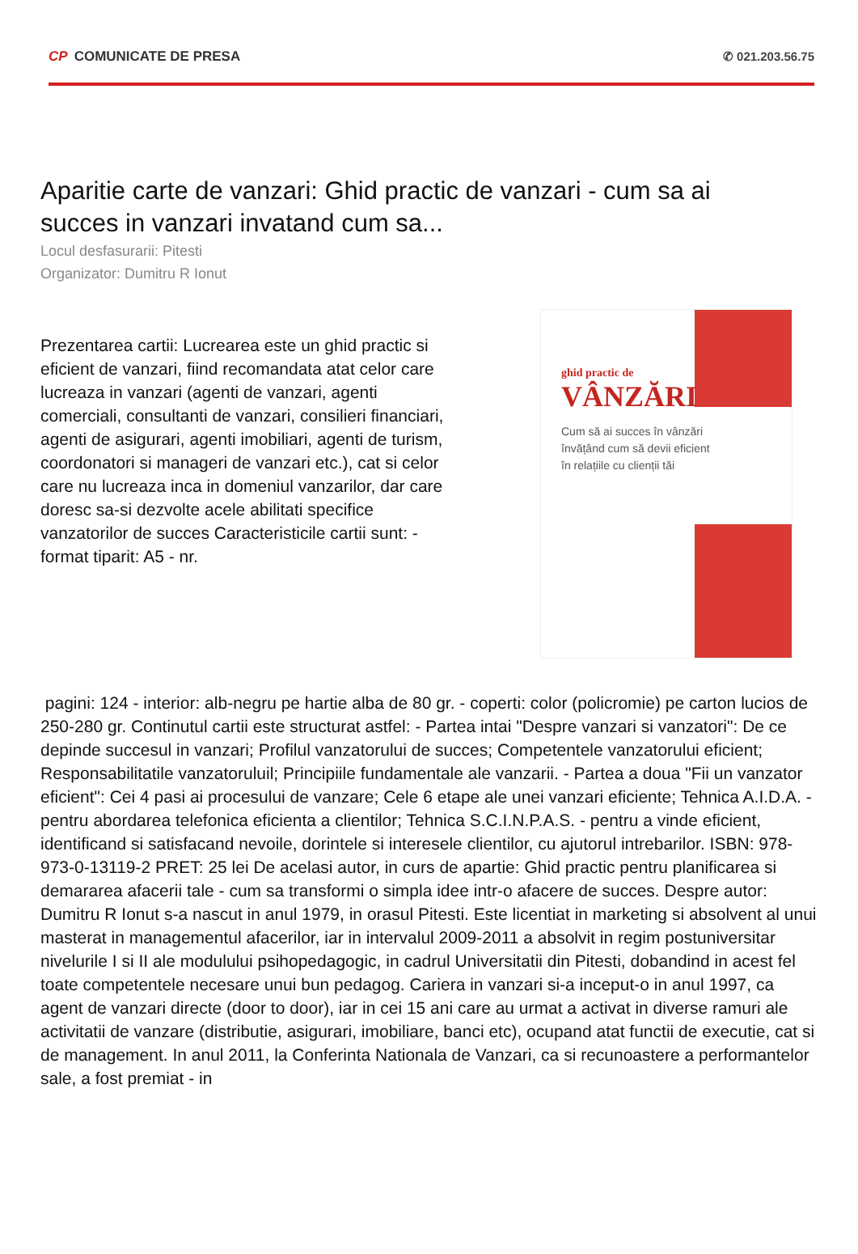CP COMUNICATE DE PRESA ✆ 021.203.56.75
Aparitie carte de vanzari: Ghid practic de vanzari - cum sa ai succes in vanzari invatand cum sa...
Locul desfasurarii: Pitesti
Organizator: Dumitru R Ionut
Prezentarea cartii: Lucrearea este un ghid practic si eficient de vanzari, fiind recomandata atat celor care lucreaza in vanzari (agenti de vanzari, agenti comerciali, consultanti de vanzari, consilieri financiari, agenti de asigurari, agenti imobiliari, agenti de turism, coordonatori si manageri de vanzari etc.), cat si celor care nu lucreaza inca in domeniul vanzarilor, dar care doresc sa-si dezvolte acele abilitati specifice vanzatorilor de succes Caracteristicile cartii sunt: - format tiparit: A5 - nr.
ghid practic de
VÂNZĂRI
Cum să ai succes în vânzări învățând cum să devii eficient în relațiile cu clienții tăi
pagini: 124 - interior: alb-negru pe hartie alba de 80 gr. - coperti: color (policromie) pe carton lucios de 250-280 gr. Continutul cartii este structurat astfel: - Partea intai "Despre vanzari si vanzatori": De ce depinde succesul in vanzari; Profilul vanzatorului de succes; Competentele vanzatorului eficient; Responsabilitatile vanzatoruluil; Principiile fundamentale ale vanzarii. - Partea a doua "Fii un vanzator eficient": Cei 4 pasi ai procesului de vanzare; Cele 6 etape ale unei vanzari eficiente; Tehnica A.I.D.A. - pentru abordarea telefonica eficienta a clientilor; Tehnica S.C.I.N.P.A.S. - pentru a vinde eficient, identificand si satisfacand nevoile, dorintele si interesele clientilor, cu ajutorul intrebarilor. ISBN: 978-973-0-13119-2 PRET: 25 lei De acelasi autor, in curs de apartie: Ghid practic pentru planificarea si demararea afacerii tale - cum sa transformi o simpla idee intr-o afacere de succes. Despre autor: Dumitru R Ionut s-a nascut in anul 1979, in orasul Pitesti. Este licentiat in marketing si absolvent al unui masterat in managementul afacerilor, iar in intervalul 2009-2011 a absolvit in regim postuniversitar nivelurile I si II ale modulului psihopedagogic, in cadrul Universitatii din Pitesti, dobandind in acest fel toate competentele necesare unui bun pedagog. Cariera in vanzari si-a inceput-o in anul 1997, ca agent de vanzari directe (door to door), iar in cei 15 ani care au urmat a activat in diverse ramuri ale activitatii de vanzare (distributie, asigurari, imobiliare, banci etc), ocupand atat functii de executie, cat si de management. In anul 2011, la Conferinta Nationala de Vanzari, ca si recunoastere a performantelor sale, a fost premiat - in